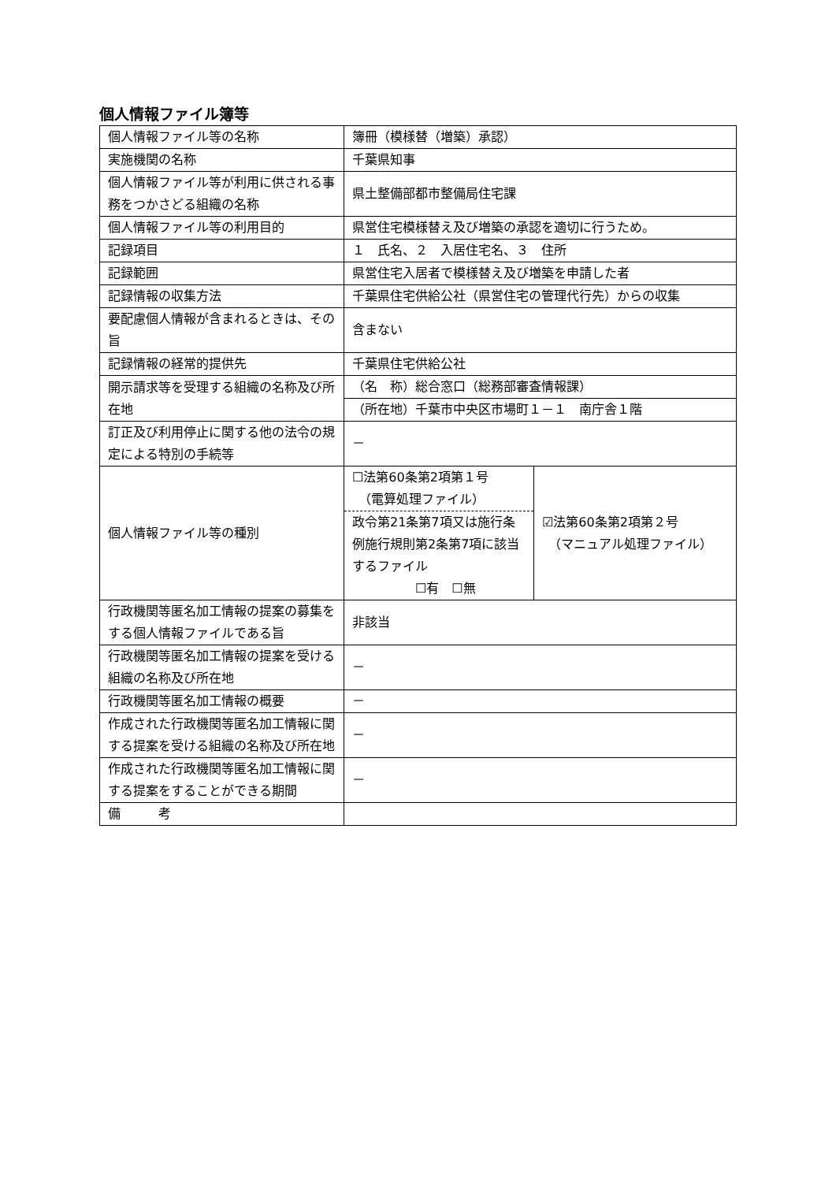個人情報ファイル簿等
| 個人情報ファイル等の名称 | 簿冊（模様替（増築）承認） | |
| 実施機関の名称 | 千葉県知事 | |
| 個人情報ファイル等が利用に供される事務をつかさどる組織の名称 | 県土整備部都市整備局住宅課 | |
| 個人情報ファイル等の利用目的 | 県営住宅模様替え及び増築の承認を適切に行うため。 | |
| 記録項目 | １ 氏名、２ 入居住宅名、３ 住所 | |
| 記録範囲 | 県営住宅入居者で模様替え及び増築を申請した者 | |
| 記録情報の収集方法 | 千葉県住宅供給公社（県営住宅の管理代行先）からの収集 | |
| 要配慮個人情報が含まれるときは、その旨 | 含まない | |
| 記録情報の経常的提供先 | 千葉県住宅供給公社 | |
| 開示請求等を受理する組織の名称及び所在地 | （名 称）総合窓口（総務部審査情報課） | |
| | （所在地）千葉市中央区市場町１－１ 南庁舎１階 | |
| 訂正及び利用停止に関する他の法令の規定による特別の手続等 | － | |
| 個人情報ファイル等の種別 | ☐法第60条第2項第１号 （電算処理ファイル） 政令第21条第7項又は施行条例施行規則第2条第7項に該当するファイル ☐有 ☐無 | ☑法第60条第2項第２号 （マニュアル処理ファイル） |
| 行政機関等匿名加工情報の提案の募集をする個人情報ファイルである旨 | 非該当 | |
| 行政機関等匿名加工情報の提案を受ける組織の名称及び所在地 | － | |
| 行政機関等匿名加工情報の概要 | － | |
| 作成された行政機関等匿名加工情報に関する提案を受ける組織の名称及び所在地 | － | |
| 作成された行政機関等匿名加工情報に関する提案をすることができる期間 | － | |
| 備 考 | | |